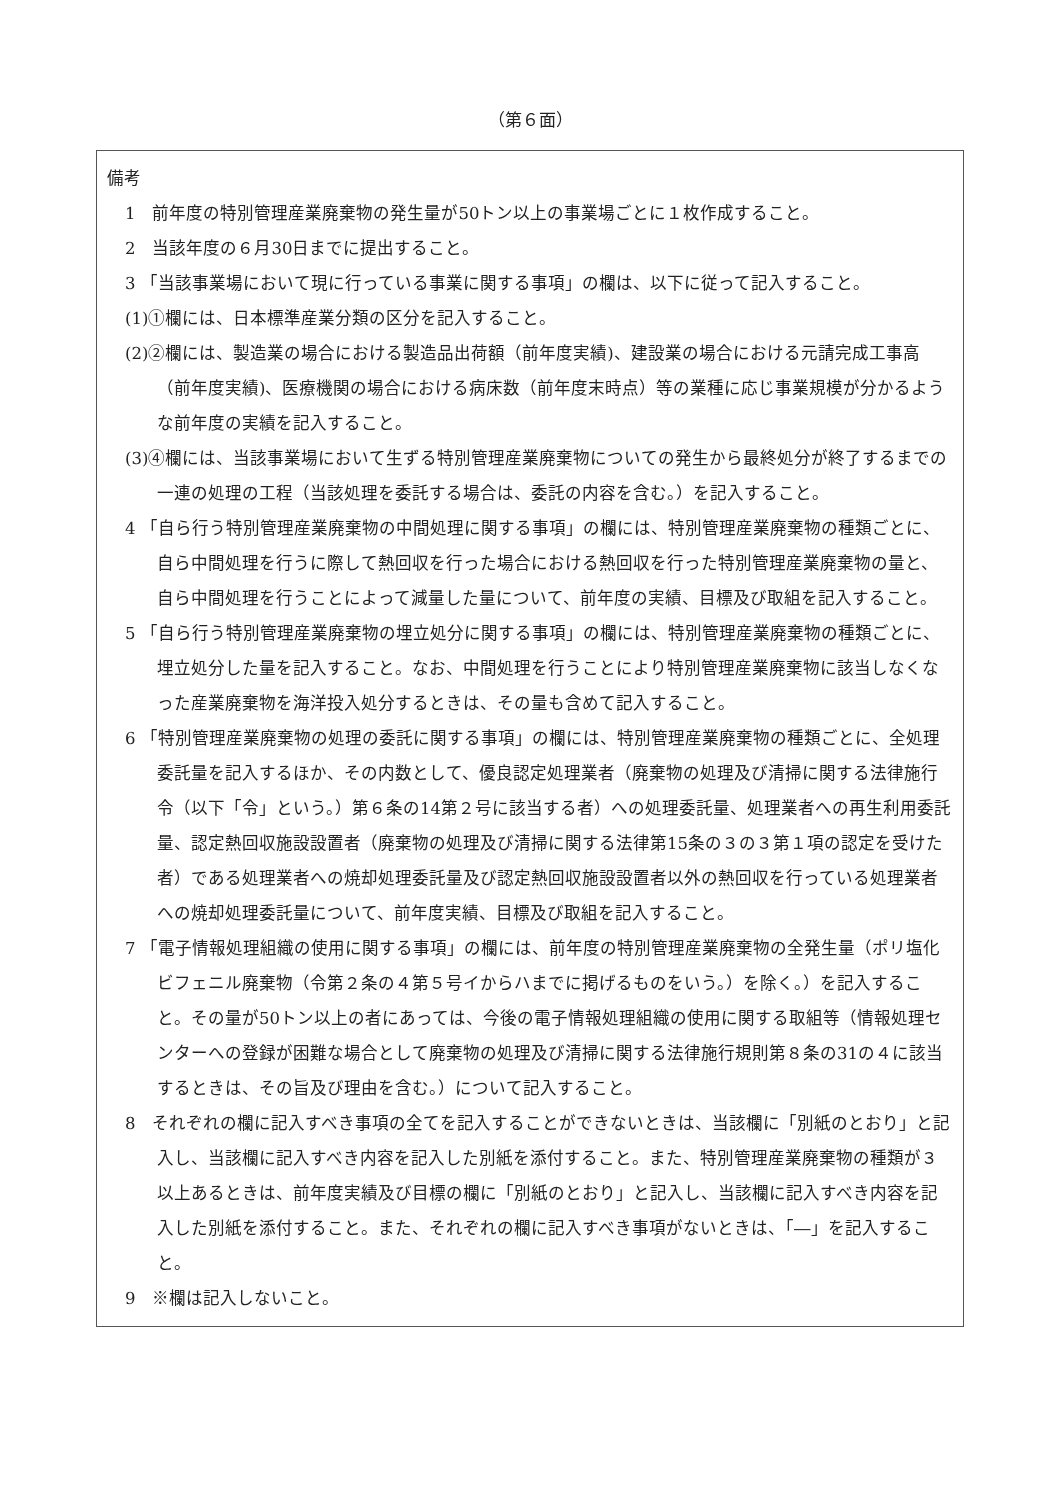（第６面）
備考
1　前年度の特別管理産業廃棄物の発生量が50トン以上の事業場ごとに１枚作成すること。
2　当該年度の６月30日までに提出すること。
3 「当該事業場において現に行っている事業に関する事項」の欄は、以下に従って記入すること。
(1)①欄には、日本標準産業分類の区分を記入すること。
(2)②欄には、製造業の場合における製造品出荷額（前年度実績)、建設業の場合における元請完成工事高（前年度実績)、医療機関の場合における病床数（前年度末時点）等の業種に応じ事業規模が分かるような前年度の実績を記入すること。
(3)④欄には、当該事業場において生ずる特別管理産業廃棄物についての発生から最終処分が終了するまでの一連の処理の工程（当該処理を委託する場合は、委託の内容を含む。）を記入すること。
4 「自ら行う特別管理産業廃棄物の中間処理に関する事項」の欄には、特別管理産業廃棄物の種類ごとに、自ら中間処理を行うに際して熱回収を行った場合における熱回収を行った特別管理産業廃棄物の量と、自ら中間処理を行うことによって減量した量について、前年度の実績、目標及び取組を記入すること。
5 「自ら行う特別管理産業廃棄物の埋立処分に関する事項」の欄には、特別管理産業廃棄物の種類ごとに、埋立処分した量を記入すること。なお、中間処理を行うことにより特別管理産業廃棄物に該当しなくなった産業廃棄物を海洋投入処分するときは、その量も含めて記入すること。
6 「特別管理産業廃棄物の処理の委託に関する事項」の欄には、特別管理産業廃棄物の種類ごとに、全処理委託量を記入するほか、その内数として、優良認定処理業者（廃棄物の処理及び清掃に関する法律施行令（以下「令」という。）第６条の14第２号に該当する者）への処理委託量、処理業者への再生利用委託量、認定熱回収施設設置者（廃棄物の処理及び清掃に関する法律第15条の３の３第１項の認定を受けた者）である処理業者への焼却処理委託量及び認定熱回収施設設置者以外の熱回収を行っている処理業者への焼却処理委託量について、前年度実績、目標及び取組を記入すること。
7 「電子情報処理組織の使用に関する事項」の欄には、前年度の特別管理産業廃棄物の全発生量（ポリ塩化ビフェニル廃棄物（令第２条の４第５号イからハまでに掲げるものをいう。）を除く。）を記入すること。その量が50トン以上の者にあっては、今後の電子情報処理組織の使用に関する取組等（情報処理センターへの登録が困難な場合として廃棄物の処理及び清掃に関する法律施行規則第８条の31の４に該当するときは、その旨及び理由を含む。）について記入すること。
8　それぞれの欄に記入すべき事項の全てを記入することができないときは、当該欄に「別紙のとおり」と記入し、当該欄に記入すべき内容を記入した別紙を添付すること。また、特別管理産業廃棄物の種類が３以上あるときは、前年度実績及び目標の欄に「別紙のとおり」と記入し、当該欄に記入すべき内容を記入した別紙を添付すること。また、それぞれの欄に記入すべき事項がないときは、「―」を記入すること。
9　※欄は記入しないこと。